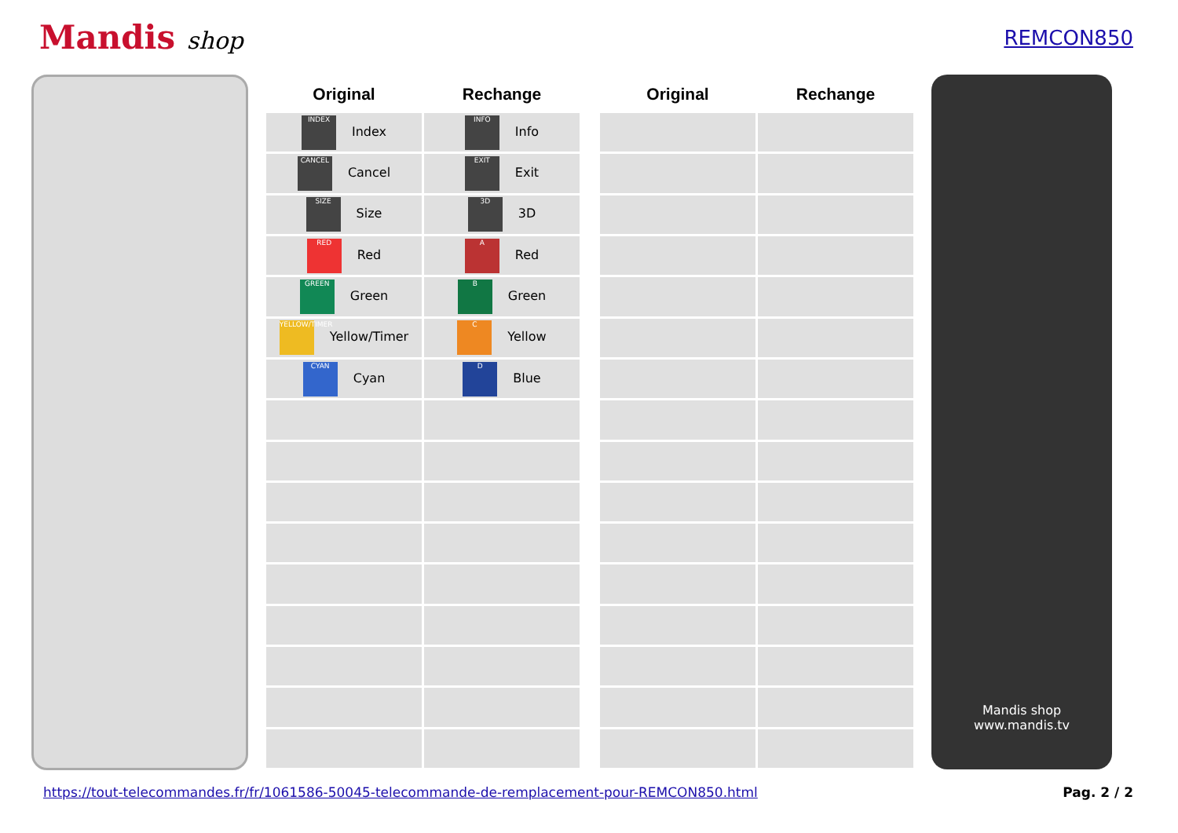Mandis shop
REMCON850
| Original | Rechange |
| --- | --- |
| INDEX Index | INFO Info |
| CANCEL Cancel | EXIT Exit |
| SIZE Size | 3D 3D |
| RED Red | A Red |
| GREEN Green | B Green |
| YELLOW/TIMER Yellow/Timer | C Yellow |
| CYAN Cyan | D Blue |
| Original | Rechange |
| --- | --- |
Mandis shop
www.mandis.tv
https://tout-telecommandes.fr/fr/1061586-50045-telecommande-de-remplacement-pour-REMCON850.html Pag. 2 / 2